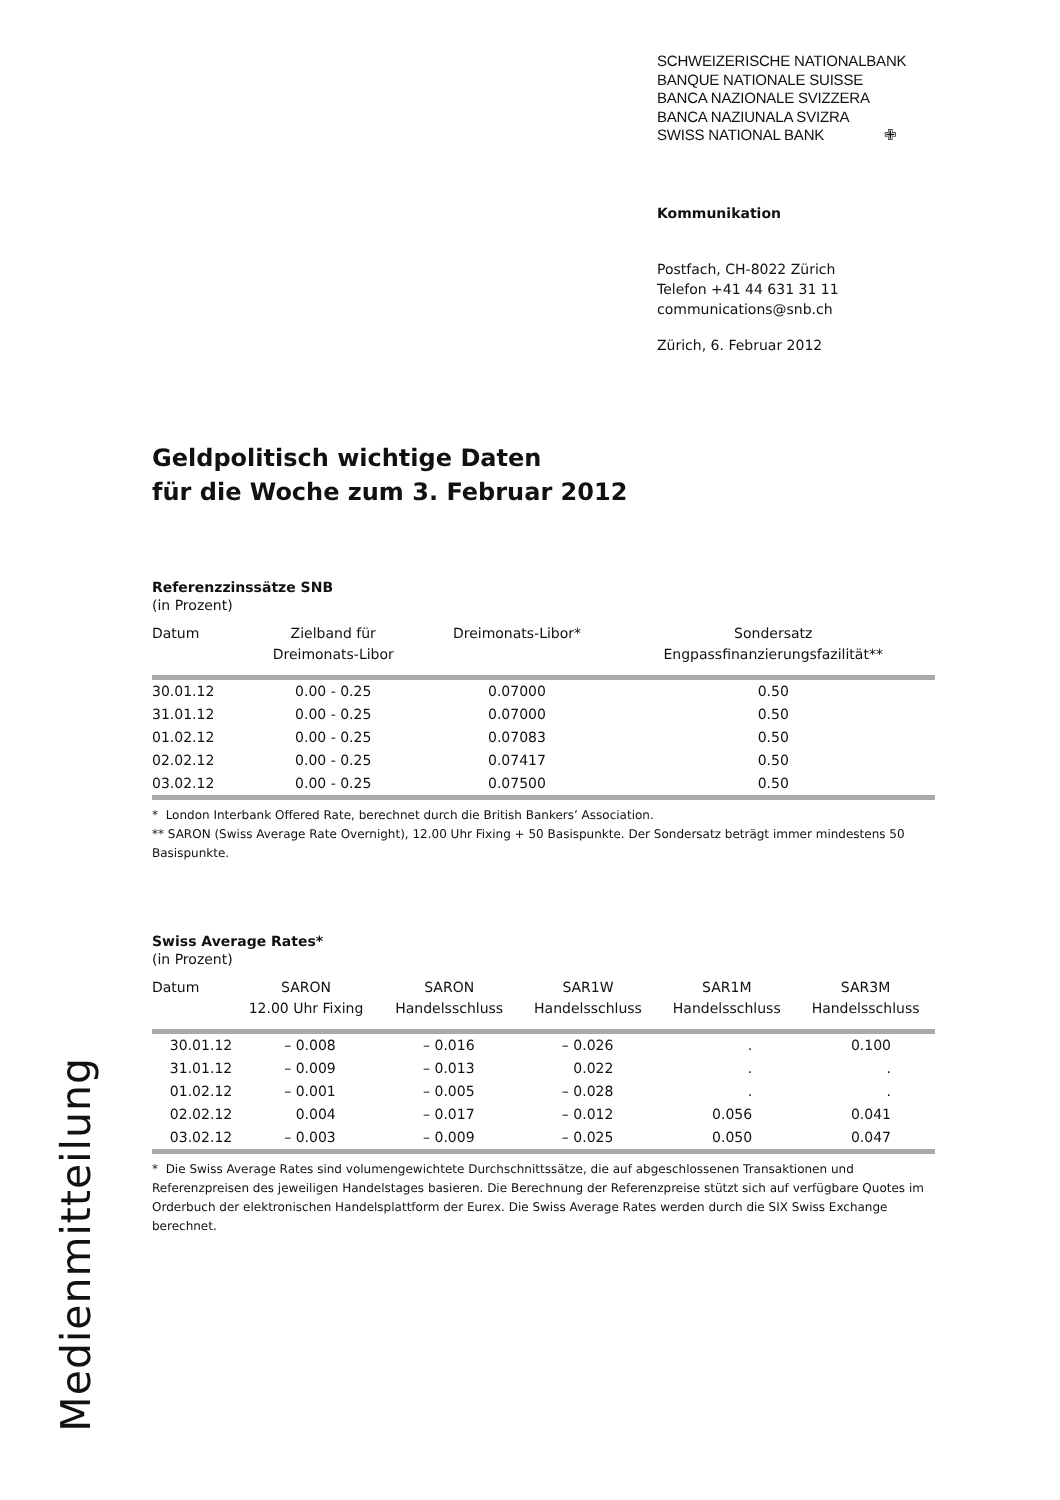SCHWEIZERISCHE NATIONALBANK
BANQUE NATIONALE SUISSE
BANCA NAZIONALE SVIZZERA
BANCA NAZIUNALA SVIZRA
SWISS NATIONAL BANK ✙
Kommunikation
Postfach, CH-8022 Zürich
Telefon +41 44 631 31 11
communications@snb.ch
Zürich, 6. Februar 2012
Geldpolitisch wichtige Daten
für die Woche zum 3. Februar 2012
Referenzzinssätze SNB
(in Prozent)
| Datum | Zielband für Dreimonats-Libor | Dreimonats-Libor* | Sondersatz Engpassfinanzierungsfazilität** |
| --- | --- | --- | --- |
| 30.01.12 | 0.00 - 0.25 | 0.07000 | 0.50 |
| 31.01.12 | 0.00 - 0.25 | 0.07000 | 0.50 |
| 01.02.12 | 0.00 - 0.25 | 0.07083 | 0.50 |
| 02.02.12 | 0.00 - 0.25 | 0.07417 | 0.50 |
| 03.02.12 | 0.00 - 0.25 | 0.07500 | 0.50 |
* London Interbank Offered Rate, berechnet durch die British Bankers’ Association.
** SARON (Swiss Average Rate Overnight), 12.00 Uhr Fixing + 50 Basispunkte. Der Sondersatz beträgt immer mindestens 50 Basispunkte.
Swiss Average Rates*
(in Prozent)
| Datum | SARON 12.00 Uhr Fixing | SARON Handelsschluss | SAR1W Handelsschluss | SAR1M Handelsschluss | SAR3M Handelsschluss |
| --- | --- | --- | --- | --- | --- |
| 30.01.12 | – 0.008 | – 0.016 | – 0.026 | . | 0.100 |
| 31.01.12 | – 0.009 | – 0.013 | 0.022 | . | . |
| 01.02.12 | – 0.001 | – 0.005 | – 0.028 | . | . |
| 02.02.12 | 0.004 | – 0.017 | – 0.012 | 0.056 | 0.041 |
| 03.02.12 | – 0.003 | – 0.009 | – 0.025 | 0.050 | 0.047 |
* Die Swiss Average Rates sind volumengewichtete Durchschnittssätze, die auf abgeschlossenen Transaktionen und Referenzpreisen des jeweiligen Handelstages basieren. Die Berechnung der Referenzpreise stützt sich auf verfügbare Quotes im Orderbuch der elektronischen Handelsplattform der Eurex. Die Swiss Average Rates werden durch die SIX Swiss Exchange berechnet.
Medienmitteilung